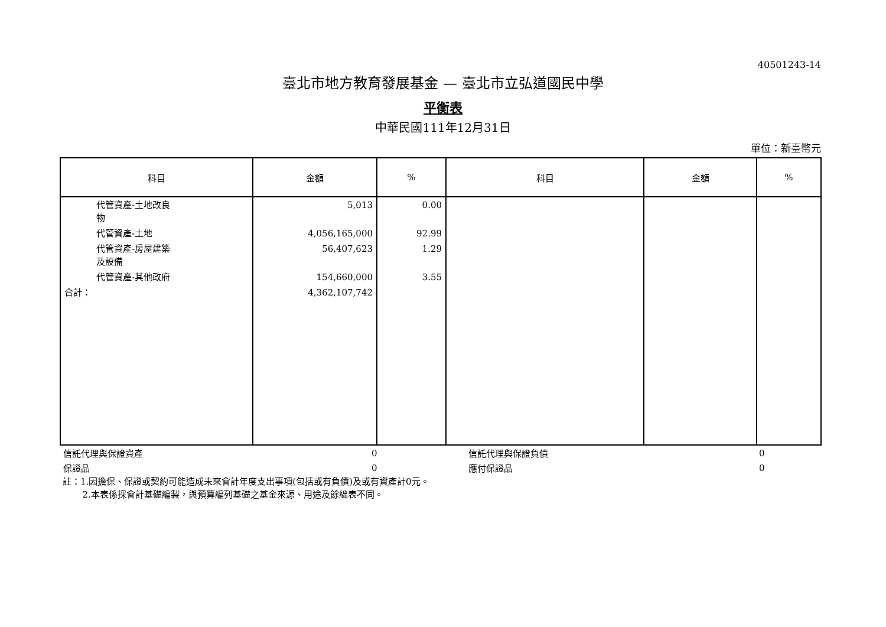40501243-14
臺北市地方教育發展基金 — 臺北市立弘道國民中學
平衡表
中華民國111年12月31日
單位：新臺幣元
| 科目 | 金額 | % | 科目 | 金額 | % |
| --- | --- | --- | --- | --- | --- |
| 代管資產-土地改良 物 | 5,013 | 0.00 | | | |
| 代管資產-土地 | 4,056,165,000 | 92.99 | | | |
| 代管資產-房屋建築 及設備 | 56,407,623 | 1.29 | | | |
| 代管資產-其他政府 | 154,660,000 | 3.55 | | | |
| 合計： | 4,362,107,742 | | | | |
| 信託代理與保證資產 | 0 | | 信託代理與保證負債 | 0 |
| 保證品 | 0 | | 應付保證品 | 0 |
註：1.因擔保、保證或契約可能造成未來會計年度支出事項(包括或有負債)及或有資產計0元。
2.本表係採會計基礎編製，與預算編列基礎之基金來源、用途及餘絀表不同。